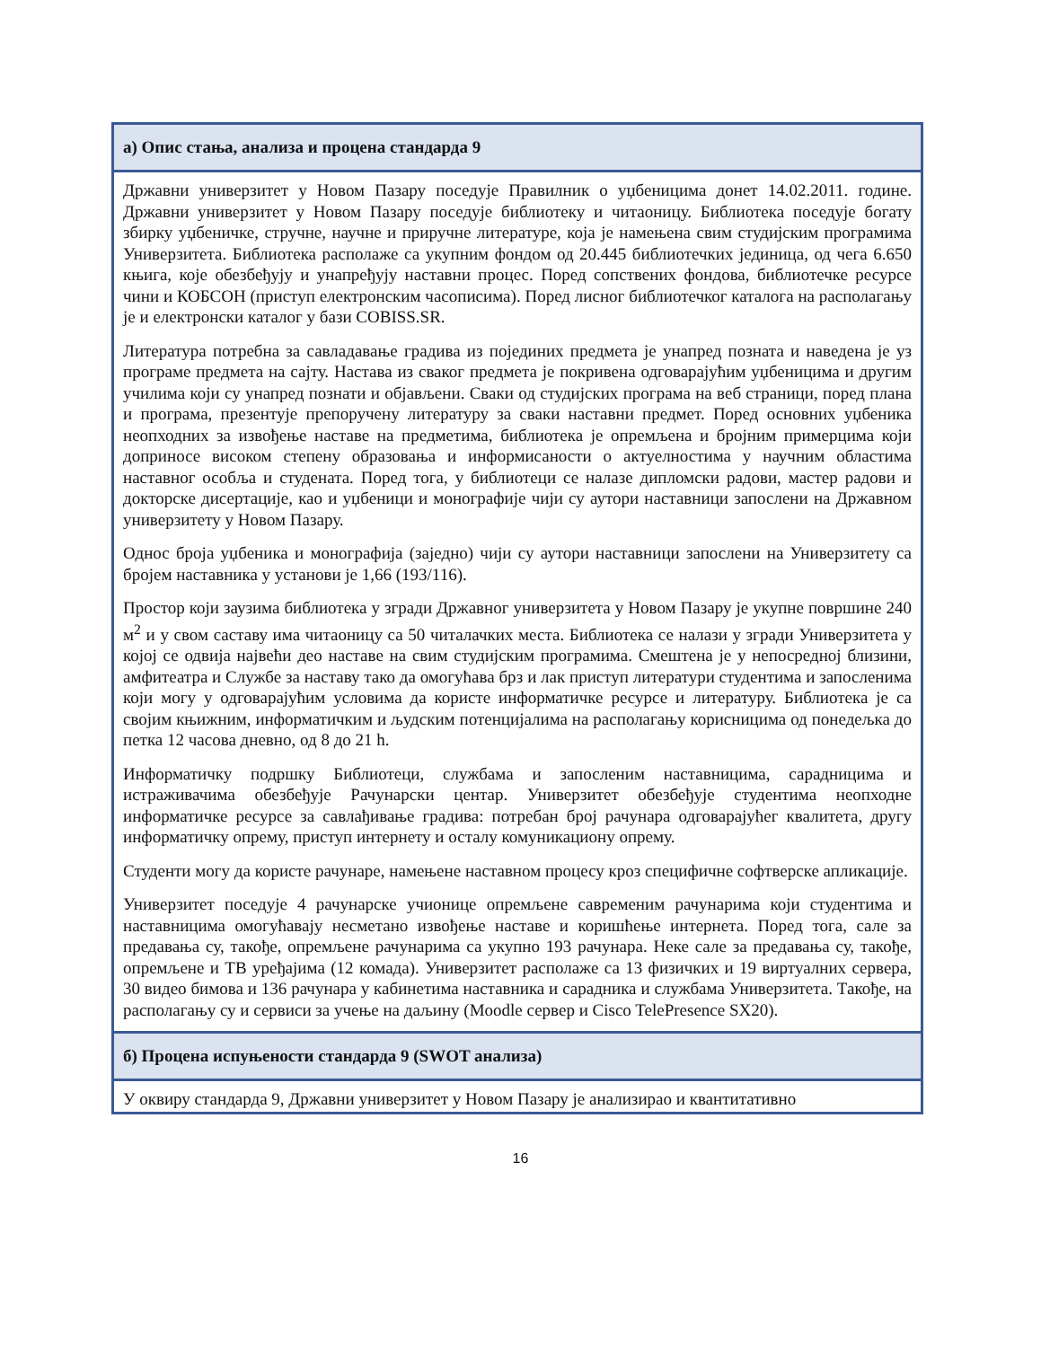| а) Опис стања, анализа и процена стандарда 9 |
| --- |
| Државни универзитет у Новом Пазару поседује Правилник о уџбеницима донет 14.02.2011. године. Државни универзитет у Новом Пазару поседује библиотеку и читаоницу. Библиотека поседује богату збирку уџбеничке, стручне, научне и приручне литературе, која је намењена свим студијским програмима Универзитета. Библиотека располаже са укупним фондом од 20.445 библиотечких јединица, од чега 6.650 књига, које обезбеђују и унапређују наставни процес. Поред сопствених фондова, библиотечке ресурсе чини и КОБСОН (приступ електронским часописима). Поред лисног библиотечког каталога на располагању је и електронски каталог у бази COBISS.SR. Литература потребна за савладавање градива из појединих предмета је унапред позната и наведена је уз програме предмета на сајту. Настава из сваког предмета је покривена одговарајућим уџбеницима и другим училима који су унапред познати и објављени. Сваки од студијских програма на веб страници, поред плана и програма, презентује препоручену литературу за сваки наставни предмет. Поред основних уџбеника неопходних за извођење наставе на предметима, библиотека је опремљена и бројним примерцима који доприносе високом степену образовања и информисаности о актуелностима у научним областима наставног особља и студената. Поред тога, у библиотеци се налазе дипломски радови, мастер радови и докторске дисертације, као и уџбеници и монографије чији су аутори наставници запослени на Државном универзитету у Новом Пазару. Однос броја уџбеника и монографија (заједно) чији су аутори наставници запослени на Универзитету са бројем наставника у установи је 1,66 (193/116). Простор који заузима библиотека у згради Државног универзитета у Новом Пазару је укупне површине 240 м<sup>2</sup> и у свом саставу има читаоницу са 50 читалачких места. Библиотека се налази у згради Универзитета у којој се одвија највећи део наставе на свим студијским програмима. Смештена је у непосредној близини, амфитеатра и Службе за наставу тако да омогућава брз и лак приступ литератури студентима и запосленима који могу у одговарајућим условима да користе информатичке ресурсе и литературу. Библиотека је са својим књижним, информатичким и људским потенцијалима на располагању корисницима од понедељка до петка 12 часова дневно, од 8 до 21 h. Информатичку подршку Библиотеци, службама и запосленим наставницима, сарадницима и истраживачима обезбеђује Рачунарски центар. Универзитет обезбеђује студентима неопходне информатичке ресурсе за савлађивање градива: потребан број рачунара одговарајућег квалитета, другу информатичку опрему, приступ интернету и осталу комуникациону опрему. Студенти могу да користе рачунаре, намењене наставном процесу кроз специфичне софтверске апликације. Универзитет поседује 4 рачунарске учионице опремљене савременим рачунарима који студентима и наставницима омогућавају несметано извођење наставе и коришћење интернета. Поред тога, сале за предавања су, такође, опремљене рачунарима са укупно 193 рачунара. Неке сале за предавања су, такође, опремљене и ТВ уређајима (12 комада). Универзитет располаже са 13 физичких и 19 виртуалних сервера, 30 видео бимова и 136 рачунара у кабинетима наставника и сарадника и службама Универзитета. Такође, на располагању су и сервиси за учење на даљину (Moodle сервер и Cisco TelePresence SX20). |
| б) Процена испуњености стандарда 9 (SWOT анализа) |
| У оквиру стандарда 9, Државни универзитет у Новом Пазару је анализирао и квантитативно |
16